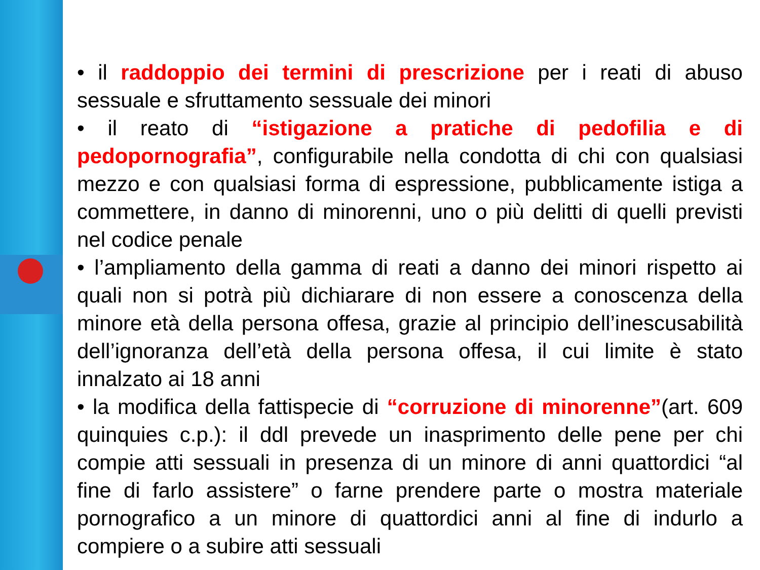• il raddoppio dei termini di prescrizione per i reati di abuso sessuale e sfruttamento sessuale dei minori
• il reato di “istigazione a pratiche di pedofilia e di pedopornografia”, configurabile nella condotta di chi con qualsiasi mezzo e con qualsiasi forma di espressione, pubblicamente istiga a commettere, in danno di minorenni, uno o più delitti di quelli previsti nel codice penale
• l’ampliamento della gamma di reati a danno dei minori rispetto ai quali non si potrà più dichiarare di non essere a conoscenza della minore età della persona offesa, grazie al principio dell’inescusabilità dell’ignoranza dell’età della persona offesa, il cui limite è stato innalzato ai 18 anni
• la modifica della fattispecie di “corruzione di minorenne”(art. 609 quinquies c.p.): il ddl prevede un inasprimento delle pene per chi compie atti sessuali in presenza di un minore di anni quattordici “al fine di farlo assistere” o farne prendere parte o mostra materiale pornografico a un minore di quattordici anni al fine di indurlo a compiere o a subire atti sessuali